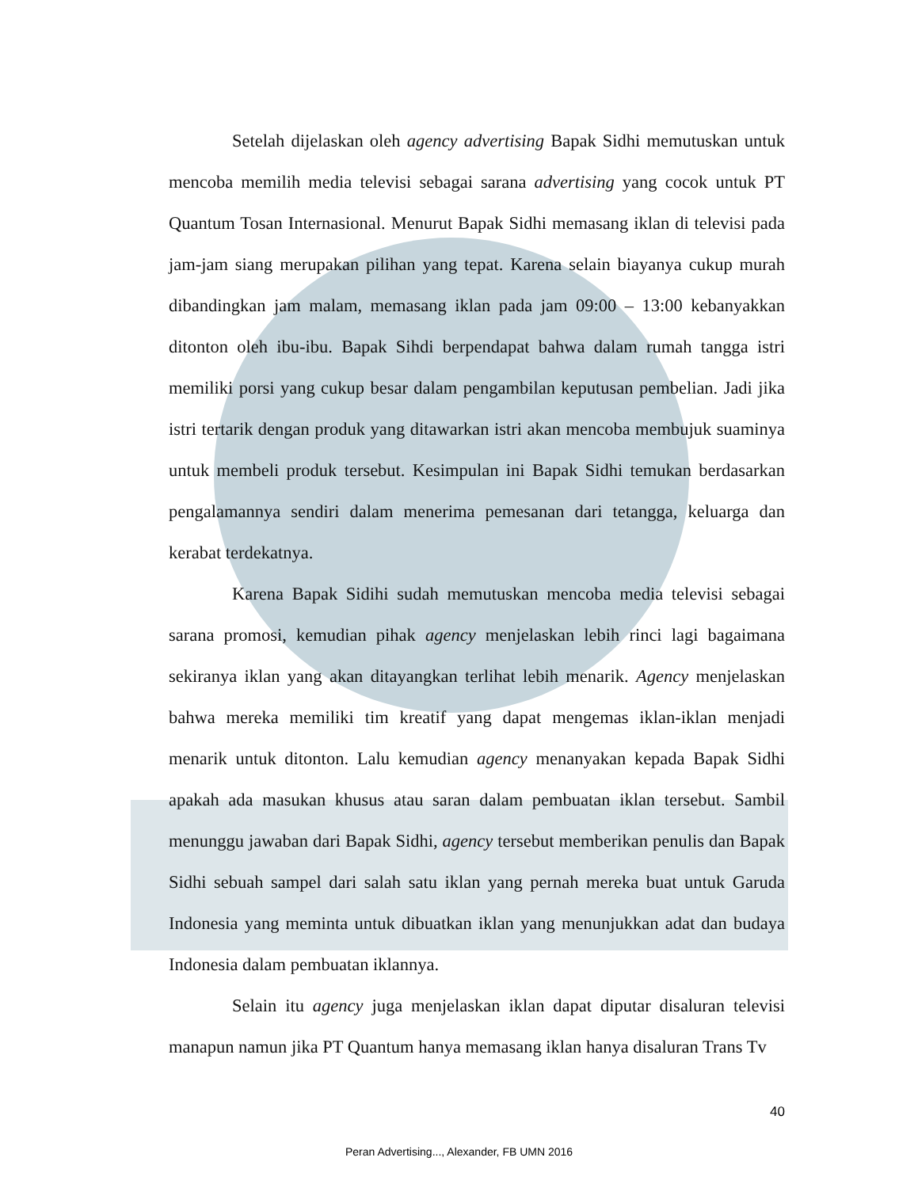Setelah dijelaskan oleh agency advertising Bapak Sidhi memutuskan untuk mencoba memilih media televisi sebagai sarana advertising yang cocok untuk PT Quantum Tosan Internasional. Menurut Bapak Sidhi memasang iklan di televisi pada jam-jam siang merupakan pilihan yang tepat. Karena selain biayanya cukup murah dibandingkan jam malam, memasang iklan pada jam 09:00 – 13:00 kebanyakkan ditonton oleh ibu-ibu. Bapak Sihdi berpendapat bahwa dalam rumah tangga istri memiliki porsi yang cukup besar dalam pengambilan keputusan pembelian. Jadi jika istri tertarik dengan produk yang ditawarkan istri akan mencoba membujuk suaminya untuk membeli produk tersebut. Kesimpulan ini Bapak Sidhi temukan berdasarkan pengalamannya sendiri dalam menerima pemesanan dari tetangga, keluarga dan kerabat terdekatnya.
Karena Bapak Sidihi sudah memutuskan mencoba media televisi sebagai sarana promosi, kemudian pihak agency menjelaskan lebih rinci lagi bagaimana sekiranya iklan yang akan ditayangkan terlihat lebih menarik. Agency menjelaskan bahwa mereka memiliki tim kreatif yang dapat mengemas iklan-iklan menjadi menarik untuk ditonton. Lalu kemudian agency menanyakan kepada Bapak Sidhi apakah ada masukan khusus atau saran dalam pembuatan iklan tersebut. Sambil menunggu jawaban dari Bapak Sidhi, agency tersebut memberikan penulis dan Bapak Sidhi sebuah sampel dari salah satu iklan yang pernah mereka buat untuk Garuda Indonesia yang meminta untuk dibuatkan iklan yang menunjukkan adat dan budaya Indonesia dalam pembuatan iklannya.
Selain itu agency juga menjelaskan iklan dapat diputar disaluran televisi manapun namun jika PT Quantum hanya memasang iklan hanya disaluran Trans Tv
40
Peran Advertising..., Alexander, FB UMN 2016